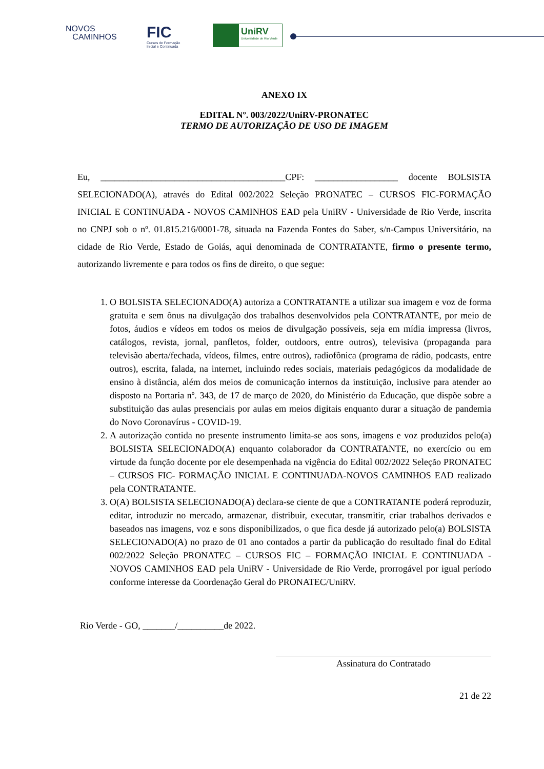NOVOS
CAMINHOS
FIC
Cursos de Formação
Inicial e Continuada
UniRV
Universidade de Rio Verde
ANEXO IX
EDITAL Nº. 003/2022/UniRV-PRONATEC
TERMO DE AUTORIZAÇÃO DE USO DE IMAGEM
Eu, ________________________________________CPF: __________________ docente BOLSISTA SELECIONADO(A), através do Edital 002/2022 Seleção PRONATEC – CURSOS FIC-FORMAÇÃO INICIAL E CONTINUADA - NOVOS CAMINHOS EAD pela UniRV - Universidade de Rio Verde, inscrita no CNPJ sob o nº. 01.815.216/0001-78, situada na Fazenda Fontes do Saber, s/n-Campus Universitário, na cidade de Rio Verde, Estado de Goiás, aqui denominada de CONTRATANTE, firmo o presente termo, autorizando livremente e para todos os fins de direito, o que segue:
1. O BOLSISTA SELECIONADO(A) autoriza a CONTRATANTE a utilizar sua imagem e voz de forma gratuita e sem ônus na divulgação dos trabalhos desenvolvidos pela CONTRATANTE, por meio de fotos, áudios e vídeos em todos os meios de divulgação possíveis, seja em mídia impressa (livros, catálogos, revista, jornal, panfletos, folder, outdoors, entre outros), televisiva (propaganda para televisão aberta/fechada, vídeos, filmes, entre outros), radiofônica (programa de rádio, podcasts, entre outros), escrita, falada, na internet, incluindo redes sociais, materiais pedagógicos da modalidade de ensino à distância, além dos meios de comunicação internos da instituição, inclusive para atender ao disposto na Portaria nº. 343, de 17 de março de 2020, do Ministério da Educação, que dispõe sobre a substituição das aulas presenciais por aulas em meios digitais enquanto durar a situação de pandemia do Novo Coronavírus - COVID-19.
2. A autorização contida no presente instrumento limita-se aos sons, imagens e voz produzidos pelo(a) BOLSISTA SELECIONADO(A) enquanto colaborador da CONTRATANTE, no exercício ou em virtude da função docente por ele desempenhada na vigência do Edital 002/2022 Seleção PRONATEC – CURSOS FIC- FORMAÇÃO INICIAL E CONTINUADA-NOVOS CAMINHOS EAD realizado pela CONTRATANTE.
3. O(A) BOLSISTA SELECIONADO(A) declara-se ciente de que a CONTRATANTE poderá reproduzir, editar, introduzir no mercado, armazenar, distribuir, executar, transmitir, criar trabalhos derivados e baseados nas imagens, voz e sons disponibilizados, o que fica desde já autorizado pelo(a) BOLSISTA SELECIONADO(A) no prazo de 01 ano contados a partir da publicação do resultado final do Edital 002/2022 Seleção PRONATEC – CURSOS FIC – FORMAÇÃO INICIAL E CONTINUADA - NOVOS CAMINHOS EAD pela UniRV - Universidade de Rio Verde, prorrogável por igual período conforme interesse da Coordenação Geral do PRONATEC/UniRV.
Rio Verde - GO, _______/__________de 2022.
Assinatura do Contratado
21 de 22